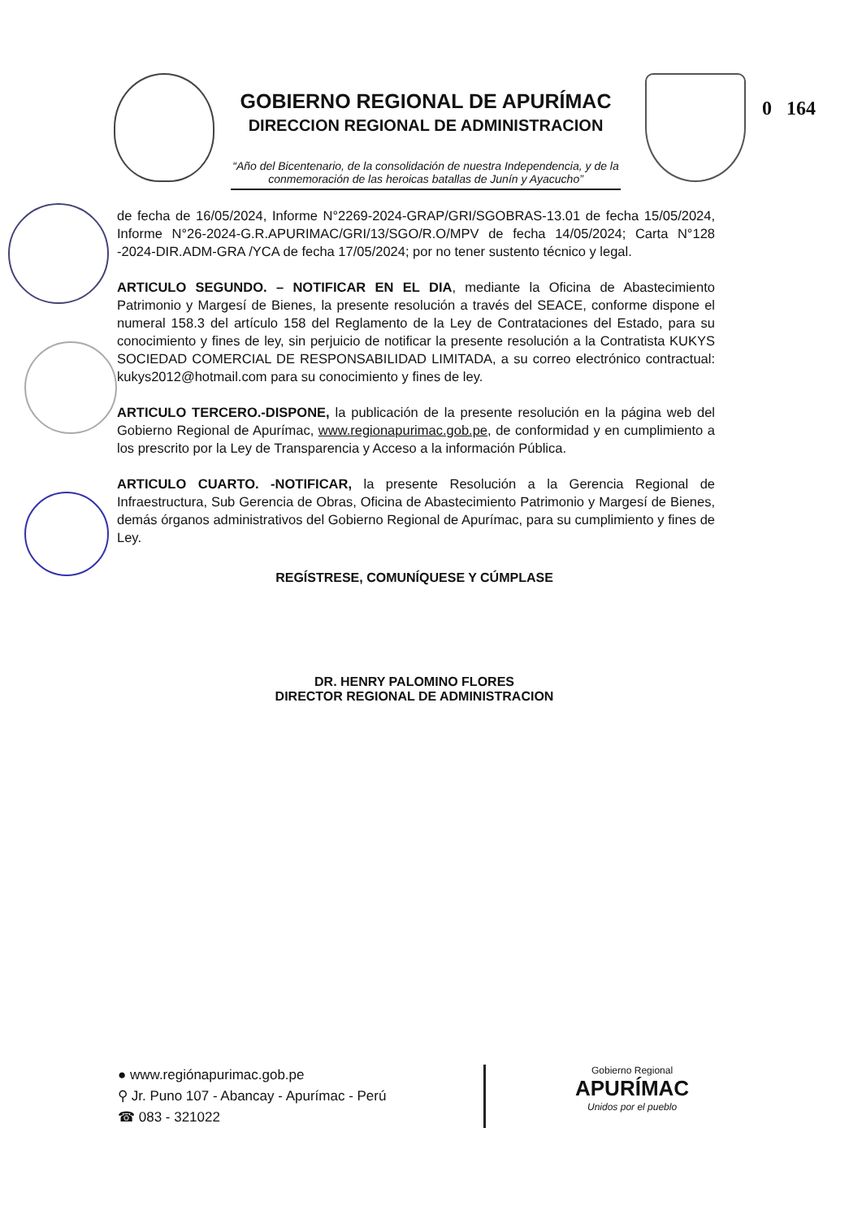GOBIERNO REGIONAL DE APURÍMAC
DIRECCION REGIONAL DE ADMINISTRACION
“Año del Bicentenario, de la consolidación de nuestra Independencia, y de la conmemoración de las heroicas batallas de Junín y Ayacucho”
0 164
de fecha de 16/05/2024, Informe N°2269-2024-GRAP/GRI/SGOBRAS-13.01 de fecha 15/05/2024, Informe N°26-2024-G.R.APURIMAC/GRI/13/SGO/R.O/MPV de fecha 14/05/2024; Carta N°128 -2024-DIR.ADM-GRA /YCA de fecha 17/05/2024; por no tener sustento técnico y legal.
ARTICULO SEGUNDO. – NOTIFICAR EN EL DIA, mediante la Oficina de Abastecimiento Patrimonio y Margesí de Bienes, la presente resolución a través del SEACE, conforme dispone el numeral 158.3 del artículo 158 del Reglamento de la Ley de Contrataciones del Estado, para su conocimiento y fines de ley, sin perjuicio de notificar la presente resolución a la Contratista KUKYS SOCIEDAD COMERCIAL DE RESPONSABILIDAD LIMITADA, a su correo electrónico contractual: kukys2012@hotmail.com para su conocimiento y fines de ley.
ARTICULO TERCERO.-DISPONE, la publicación de la presente resolución en la página web del Gobierno Regional de Apurímac, www.regionapurimac.gob.pe, de conformidad y en cumplimiento a los prescrito por la Ley de Transparencia y Acceso a la información Pública.
ARTICULO CUARTO. -NOTIFICAR, la presente Resolución a la Gerencia Regional de Infraestructura, Sub Gerencia de Obras, Oficina de Abastecimiento Patrimonio y Margesí de Bienes, demás órganos administrativos del Gobierno Regional de Apurímac, para su cumplimiento y fines de Ley.
REGÍSTRESE, COMUNÍQUESE Y CÚMPLASE
DR. HENRY PALOMINO FLORES
DIRECTOR REGIONAL DE ADMINISTRACION
● www.regiónapurimac.gob.pe
⚲ Jr. Puno 107 - Abancay - Apurímac - Perú
☎ 083 - 321022
Gobierno Regional
APURÍMAC
Unidos por el pueblo